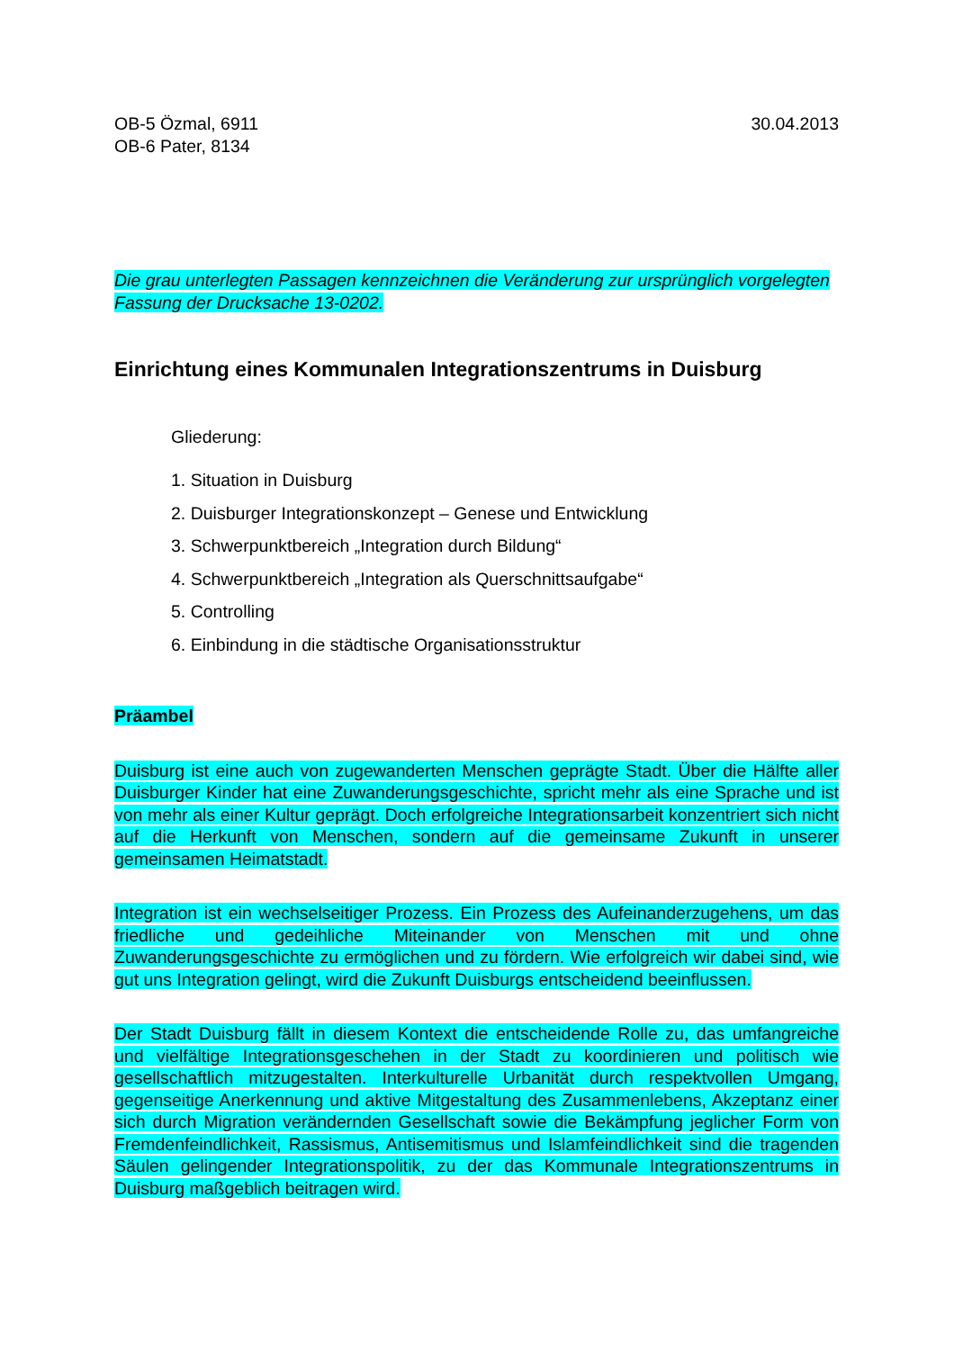OB-5 Özmal, 6911
OB-6 Pater, 8134
30.04.2013
Die grau unterlegten Passagen kennzeichnen die Veränderung zur ursprünglich vorgelegten Fassung der Drucksache 13-0202.
Einrichtung eines Kommunalen Integrationszentrums in Duisburg
Gliederung:
1. Situation in Duisburg
2. Duisburger Integrationskonzept – Genese und Entwicklung
3. Schwerpunktbereich „Integration durch Bildung“
4. Schwerpunktbereich „Integration als Querschnittsaufgabe“
5. Controlling
6. Einbindung in die städtische Organisationsstruktur
Präambel
Duisburg ist eine auch von zugewanderten Menschen geprägte Stadt. Über die Hälfte aller Duisburger Kinder hat eine Zuwanderungsgeschichte, spricht mehr als eine Sprache und ist von mehr als einer Kultur geprägt. Doch erfolgreiche Integrationsarbeit konzentriert sich nicht auf die Herkunft von Menschen, sondern auf die gemeinsame Zukunft in unserer gemeinsamen Heimatstadt.
Integration ist ein wechselseitiger Prozess. Ein Prozess des Aufeinanderzugehens, um das friedliche und gedeihliche Miteinander von Menschen mit und ohne Zuwanderungsgeschichte zu ermöglichen und zu fördern. Wie erfolgreich wir dabei sind, wie gut uns Integration gelingt, wird die Zukunft Duisburgs entscheidend beeinflussen.
Der Stadt Duisburg fällt in diesem Kontext die entscheidende Rolle zu, das umfangreiche und vielfältige Integrationsgeschehen in der Stadt zu koordinieren und politisch wie gesellschaftlich mitzugestalten. Interkulturelle Urbanität durch respektvollen Umgang, gegenseitige Anerkennung und aktive Mitgestaltung des Zusammenlebens, Akzeptanz einer sich durch Migration verändernden Gesellschaft sowie die Bekämpfung jeglicher Form von Fremdenfeindlichkeit, Rassismus, Antisemitismus und Islamfeindlichkeit sind die tragenden Säulen gelingender Integrationspolitik, zu der das Kommunale Integrationszentrums in Duisburg maßgeblich beitragen wird.